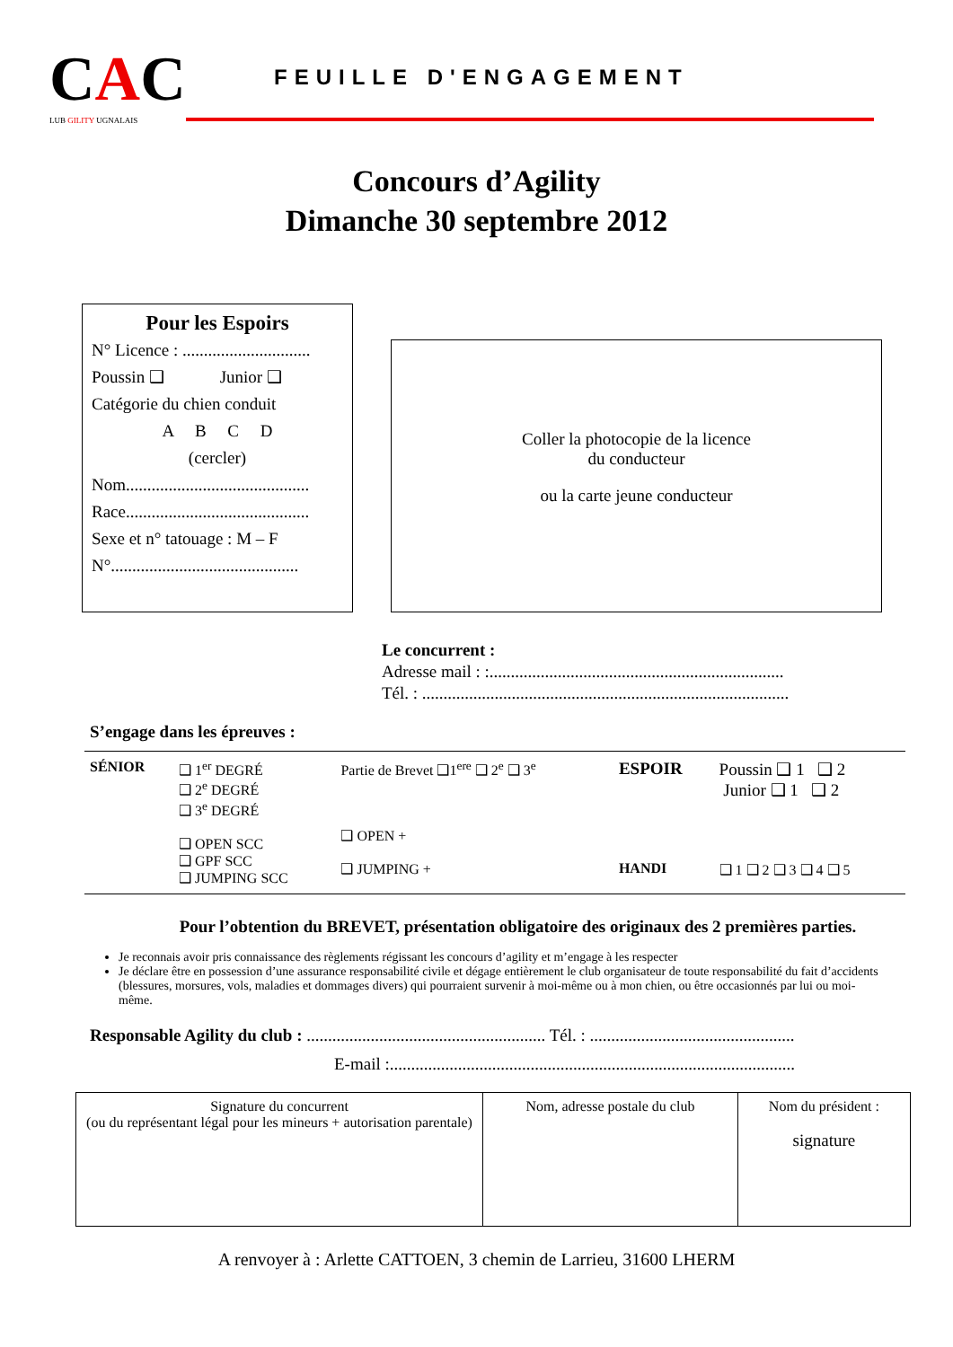CAC
LUB GILITY UGNALAIS
FEUILLE D'ENGAGEMENT
Concours d’Agility
Dimanche 30 septembre 2012
Pour les Espoirs
N° Licence : ..............................
Poussin ❑ Junior ❑
Catégorie du chien conduit
A B C D
(cercler)
Nom...........................................
Race...........................................
Sexe et n° tatouage : M – F
N°............................................
Coller la photocopie de la licence
du conducteur
ou la carte jeune conducteur
Le concurrent :
Adresse mail : :.....................................................................
Tél. : ......................................................................................
S’engage dans les épreuves :
| SÉNIOR | ❑ 1<sup>er</sup> DEGRÉ ❑ 2<sup>e</sup> DEGRÉ ❑ 3<sup>e</sup> DEGRÉ ❑ OPEN SCC ❑ GPF SCC ❑ JUMPING SCC | Partie de Brevet ❑1<sup>ere</sup> ❑ 2<sup>e</sup> ❑ 3<sup>e</sup> ❑ OPEN + ❑ JUMPING + | ESPOIR HANDI | Poussin ❑ 1 ❑ 2 Junior ❑ 1 ❑ 2 ❑ 1 ❑ 2 ❑ 3 ❑ 4 ❑ 5 |
Pour l’obtention du BREVET, présentation obligatoire des originaux des 2 premières parties.
Je reconnais avoir pris connaissance des règlements régissant les concours d’agility et m’engage à les respecter
Je déclare être en possession d’une assurance responsabilité civile et dégage entièrement le club organisateur de toute responsabilité du fait d’accidents (blessures, morsures, vols, maladies et dommages divers) qui pourraient survenir à moi-même ou à mon chien, ou être occasionnés par lui ou moi-même.
Responsable Agility du club : ........................................................ Tél. : ................................................
E-mail :...............................................................................................
| Signature du concurrent (ou du représentant légal pour les mineurs + autorisation parentale) | Nom, adresse postale du club | Nom du président : signature |
A renvoyer à : Arlette CATTOEN, 3 chemin de Larrieu, 31600 LHERM